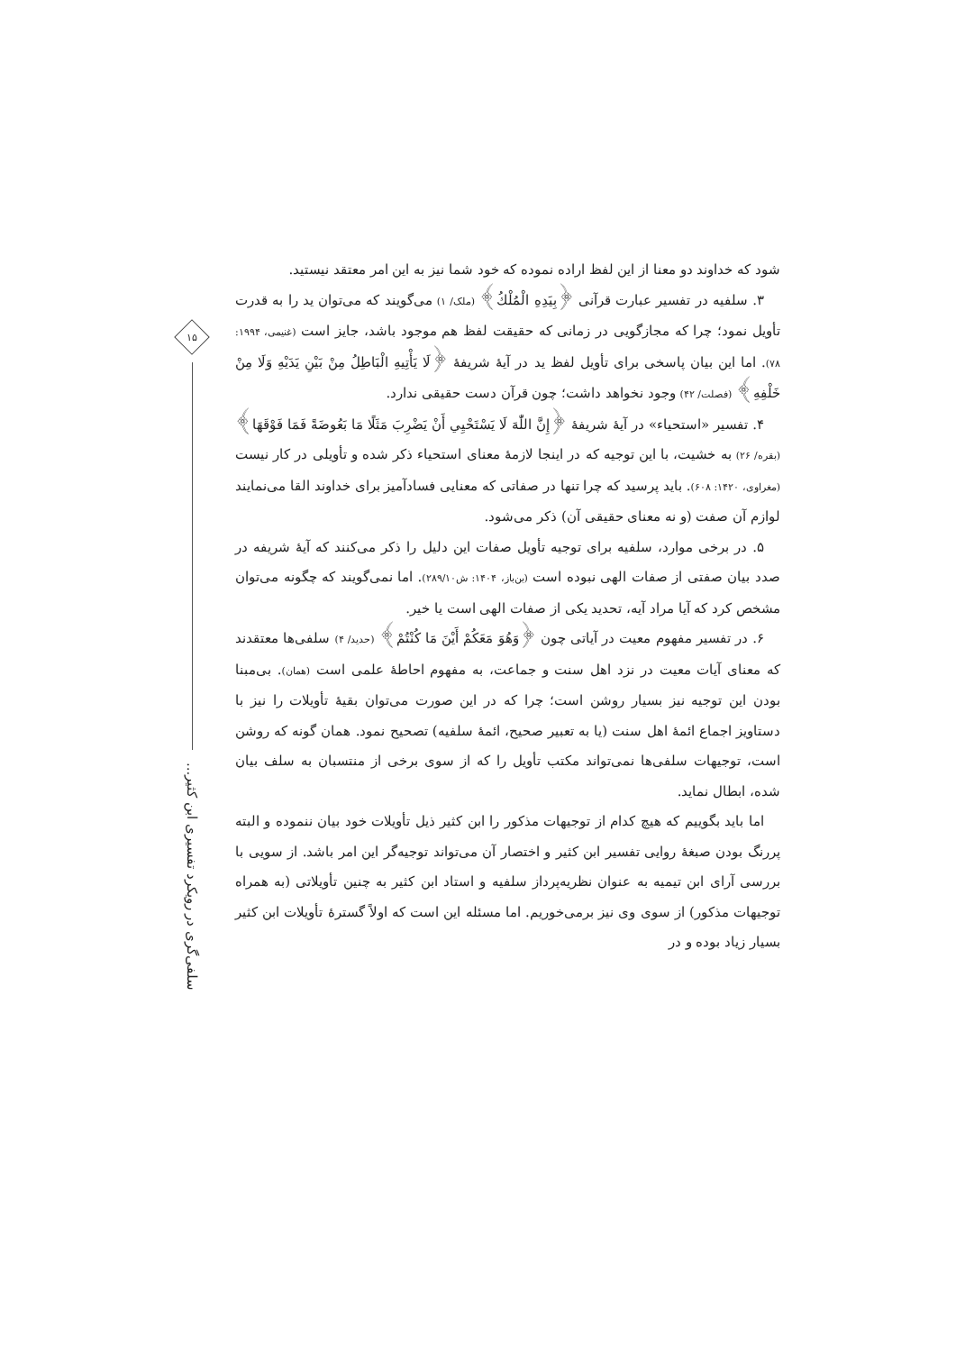شود که خداوند دو معنا از این لفظ اراده نموده که خود شما نیز به این امر معتقد نیستید.
۳. سلفیه در تفسیر عبارت قرآنی ﴿بِيَدِهِ الْمُلْكُ﴾ (ملک/ ۱) می‌گویند که می‌توان ید را به قدرت تأویل نمود؛ چرا که مجازگویی در زمانی که حقیقت لفظ هم موجود باشد، جایز است (غنیمی، ۱۹۹۴: ۷۸). اما این بیان پاسخی برای تأویل لفظ ید در آیهٔ شریفهٔ ﴿لَا يَأْتِيهِ الْبَاطِلُ مِنْ بَيْنِ يَدَيْهِ وَلَا مِنْ خَلْفِهِ﴾ (فصلت/ ۴۲) وجود نخواهد داشت؛ چون قرآن دست حقیقی ندارد.
۴. تفسیر «استحیاء» در آیهٔ شریفهٔ ﴿إِنَّ اللّٰهَ لَا يَسْتَحْيِي أَنْ يَضْرِبَ مَثَلًا مَا بَعُوضَةً فَمَا فَوْقَهَا﴾ (بقره/ ۲۶) به خشیت، با این توجیه که در اینجا لازمهٔ معنای استحیاء ذکر شده و تأویلی در کار نیست (مغراوی، ۱۴۲۰: ۶۰۸). باید پرسید که چرا تنها در صفاتی که معنایی فسادآمیز برای خداوند القا می‌نمایند لوازم آن صفت (و نه معنای حقیقی آن) ذکر می‌شود.
۵. در برخی موارد، سلفیه برای توجیه تأویل صفات این دلیل را ذکر می‌کنند که آیهٔ شریفه در صدد بیان صفتی از صفات الهی نبوده است (بن‌باز، ۱۴۰۴: ش۲۸۹/۱۰). اما نمی‌گویند که چگونه می‌توان مشخص کرد که آیا مراد آیه، تحدید یکی از صفات الهی است یا خیر.
۶. در تفسیر مفهوم معیت در آیاتی چون ﴿وَهُوَ مَعَكُمْ أَيْنَ مَا كُنْتُمْ﴾ (حدید/ ۴) سلفی‌ها معتقدند که معنای آیات معیت در نزد اهل سنت و جماعت، به مفهوم احاطهٔ علمی است (همان). بی‌مبنا بودن این توجیه نیز بسیار روشن است؛ چرا که در این صورت می‌توان بقیهٔ تأویلات را نیز با دستاویز اجماع ائمهٔ اهل سنت (یا به تعبیر صحیح، ائمهٔ سلفیه) تصحیح نمود. همان گونه که روشن است، توجیهات سلفی‌ها نمی‌تواند مکتب تأویل را که از سوی برخی از منتسبان به سلف بیان شده، ابطال نماید.
اما باید بگوییم که هیچ کدام از توجیهات مذکور را ابن کثیر ذیل تأویلات خود بیان ننموده و البته پررنگ بودن صبغهٔ روایی تفسیر ابن کثیر و اختصار آن می‌تواند توجیه‌گر این امر باشد. از سویی با بررسی آرای ابن تیمیه به عنوان نظریه‌پرداز سلفیه و استاد ابن کثیر به چنین تأویلاتی (به همراه توجیهات مذکور) از سوی وی نیز برمی‌خوریم. اما مسئله این است که اولاً گسترهٔ تأویلات ابن کثیر بسیار زیاد بوده و در
۱۵
سلفی‌گری در رویکرد تفسیری ابن کثیر...